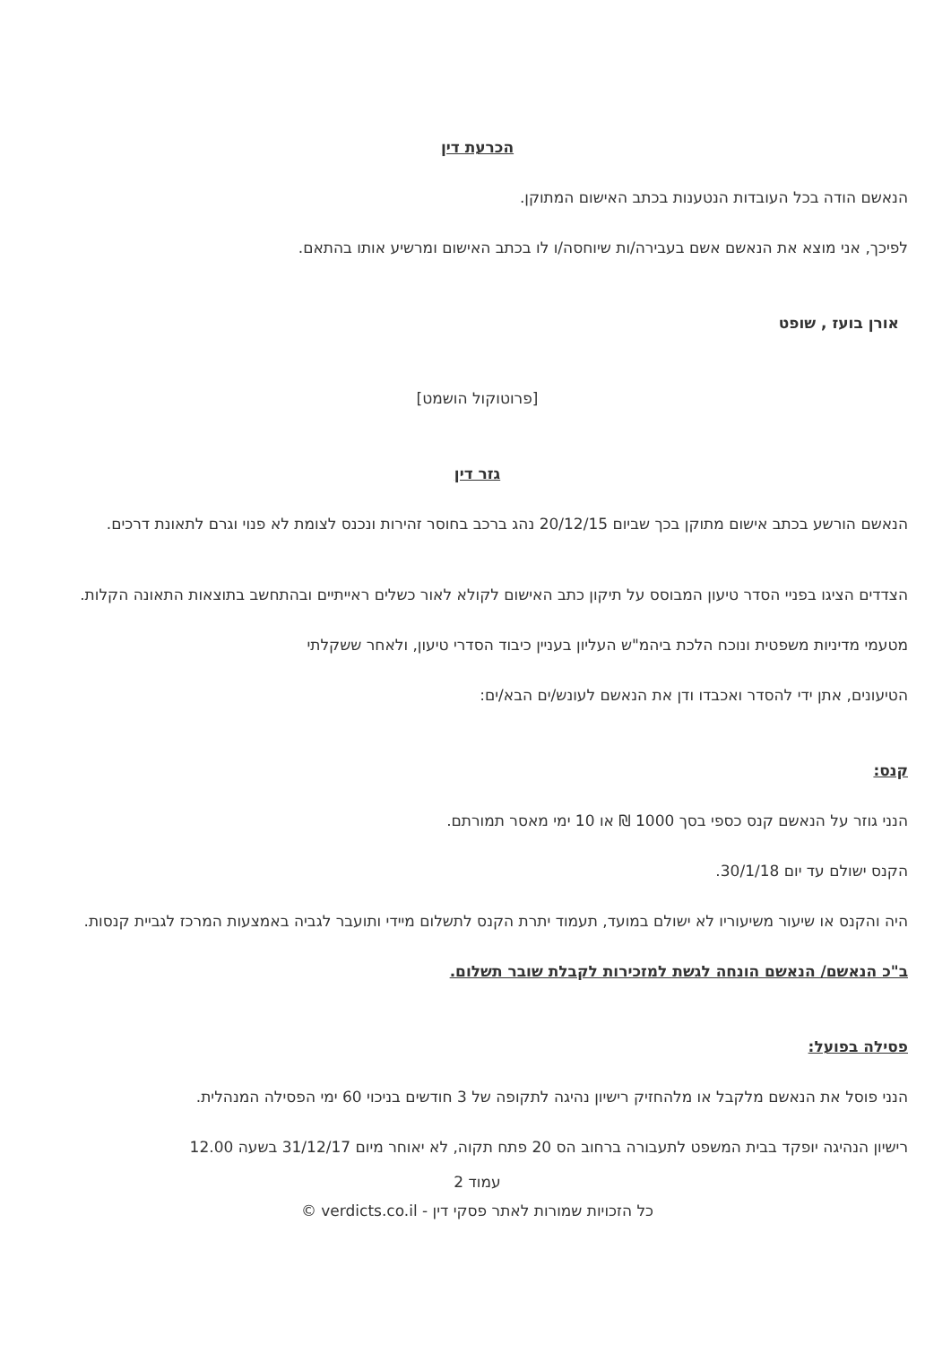הכרעת דין
הנאשם הודה בכל העובדות הנטענות בכתב האישום המתוקן.
לפיכך, אני מוצא את הנאשם אשם בעבירה/ות שיוחסה/ו לו בכתב האישום ומרשיע אותו בהתאם.
אורן בועז , שופט
[פרוטוקול הושמט]
גזר דין
הנאשם הורשע בכתב אישום מתוקן בכך שביום 20/12/15 נהג ברכב בחוסר זהירות ונכנס לצומת לא פנוי וגרם לתאונת דרכים.
הצדדים הציגו בפניי הסדר טיעון המבוסס על תיקון כתב האישום לקולא לאור כשלים ראייתיים ובהתחשב בתוצאות התאונה הקלות.
מטעמי מדיניות משפטית ונוכח הלכת ביהמ"ש העליון בעניין כיבוד הסדרי טיעון, ולאחר ששקלתי
הטיעונים, אתן ידי להסדר ואכבדו ודן את הנאשם לעונש/ים הבא/ים:
קנס:
הנני גוזר על הנאשם קנס כספי בסך 1000 ₪ או 10 ימי מאסר תמורתם.
הקנס ישולם עד יום 30/1/18.
היה והקנס או שיעור משיעוריו לא ישולם במועד, תעמוד יתרת הקנס לתשלום מיידי ותועבר לגביה באמצעות המרכז לגביית קנסות.
ב"כ הנאשם/ הנאשם הונחה לגשת למזכירות לקבלת שובר תשלום.
פסילה בפועל:
הנני פוסל את הנאשם מלקבל או מלהחזיק רישיון נהיגה לתקופה של 3 חודשים בניכוי 60 ימי הפסילה המנהלית.
רישיון הנהיגה יופקד בבית המשפט לתעבורה ברחוב הס 20 פתח תקוה, לא יאוחר מיום 31/12/17 בשעה 12.00
עמוד 2
כל הזכויות שמורות לאתר פסקי דין - verdicts.co.il ©